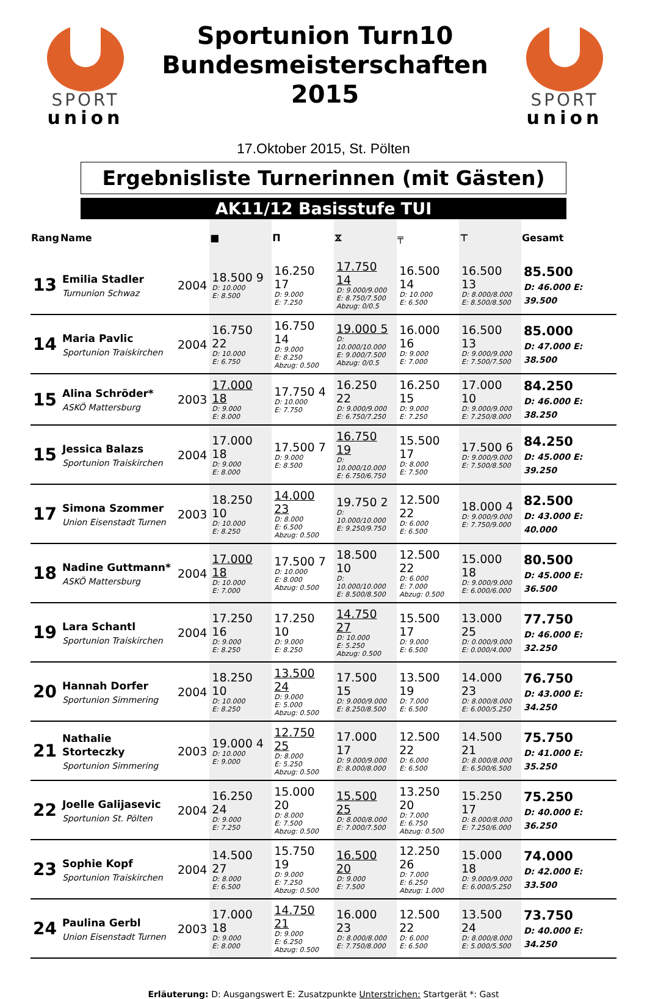SPORT
union
Sportunion Turn10
Bundesmeisterschaften
2015
SPORT
union
17.Oktober 2015, St. Pölten
Ergebnisliste Turnerinnen (mit Gästen)
AK11/12 Basisstufe TUI
| Rang | Name | | ■ | Π | ⧖ | ╤ | ⊤ | Gesamt |
| --- | --- | --- | --- | --- | --- | --- | --- | --- |
| 13 | Emilia Stadler Turnunion Schwaz | 2004 | 18.500 9 D: 10.000 E: 8.500 | 16.250 17 D: 9.000 E: 7.250 | 17.750 14 D: 9.000/9.000 E: 8.750/7.500 Abzug: 0/0.5 | 16.500 14 D: 10.000 E: 6.500 | 16.500 13 D: 8.000/8.000 E: 8.500/8.500 | 85.500 D: 46.000 E: 39.500 |
| 14 | Maria Pavlic Sportunion Traiskirchen | 2004 | 16.750 22 D: 10.000 E: 6.750 | 16.750 14 D: 9.000 E: 8.250 Abzug: 0.500 | 19.000 5 D: 10.000/10.000 E: 9.000/7.500 Abzug: 0/0.5 | 16.000 16 D: 9.000 E: 7.000 | 16.500 13 D: 9.000/9.000 E: 7.500/7.500 | 85.000 D: 47.000 E: 38.500 |
| 15 | Alina Schröder* ASKÖ Mattersburg | 2003 | 17.000 18 D: 9.000 E: 8.000 | 17.750 4 D: 10.000 E: 7.750 | 16.250 22 D: 9.000/9.000 E: 6.750/7.250 | 16.250 15 D: 9.000 E: 7.250 | 17.000 10 D: 9.000/9.000 E: 7.250/8.000 | 84.250 D: 46.000 E: 38.250 |
| 15 | Jessica Balazs Sportunion Traiskirchen | 2004 | 17.000 18 D: 9.000 E: 8.000 | 17.500 7 D: 9.000 E: 8.500 | 16.750 19 D: 10.000/10.000 E: 6.750/6.750 | 15.500 17 D: 8.000 E: 7.500 | 17.500 6 D: 9.000/9.000 E: 7.500/8.500 | 84.250 D: 45.000 E: 39.250 |
| 17 | Simona Szommer Union Eisenstadt Turnen | 2003 | 18.250 10 D: 10.000 E: 8.250 | 14.000 23 D: 8.000 E: 6.500 Abzug: 0.500 | 19.750 2 D: 10.000/10.000 E: 9.250/9.750 | 12.500 22 D: 6.000 E: 6.500 | 18.000 4 D: 9.000/9.000 E: 7.750/9.000 | 82.500 D: 43.000 E: 40.000 |
| 18 | Nadine Guttmann* ASKÖ Mattersburg | 2004 | 17.000 18 D: 10.000 E: 7.000 | 17.500 7 D: 10.000 E: 8.000 Abzug: 0.500 | 18.500 10 D: 10.000/10.000 E: 8.500/8.500 | 12.500 22 D: 6.000 E: 7.000 Abzug: 0.500 | 15.000 18 D: 9.000/9.000 E: 6.000/6.000 | 80.500 D: 45.000 E: 36.500 |
| 19 | Lara Schantl Sportunion Traiskirchen | 2004 | 17.250 16 D: 9.000 E: 8.250 | 17.250 10 D: 9.000 E: 8.250 | 14.750 27 D: 10.000 E: 5.250 Abzug: 0.500 | 15.500 17 D: 9.000 E: 6.500 | 13.000 25 D: 0.000/9.000 E: 0.000/4.000 | 77.750 D: 46.000 E: 32.250 |
| 20 | Hannah Dorfer Sportunion Simmering | 2004 | 18.250 10 D: 10.000 E: 8.250 | 13.500 24 D: 9.000 E: 5.000 Abzug: 0.500 | 17.500 15 D: 9.000/9.000 E: 8.250/8.500 | 13.500 19 D: 7.000 E: 6.500 | 14.000 23 D: 8.000/8.000 E: 6.000/5.250 | 76.750 D: 43.000 E: 34.250 |
| 21 | Nathalie Storteczky Sportunion Simmering | 2003 | 19.000 4 D: 10.000 E: 9.000 | 12.750 25 D: 8.000 E: 5.250 Abzug: 0.500 | 17.000 17 D: 9.000/9.000 E: 8.000/8.000 | 12.500 22 D: 6.000 E: 6.500 | 14.500 21 D: 8.000/8.000 E: 6.500/6.500 | 75.750 D: 41.000 E: 35.250 |
| 22 | Joelle Galijasevic Sportunion St. Pölten | 2004 | 16.250 24 D: 9.000 E: 7.250 | 15.000 20 D: 8.000 E: 7.500 Abzug: 0.500 | 15.500 25 D: 8.000/8.000 E: 7.000/7.500 | 13.250 20 D: 7.000 E: 6.750 Abzug: 0.500 | 15.250 17 D: 8.000/8.000 E: 7.250/6.000 | 75.250 D: 40.000 E: 36.250 |
| 23 | Sophie Kopf Sportunion Traiskirchen | 2004 | 14.500 27 D: 8.000 E: 6.500 | 15.750 19 D: 9.000 E: 7.250 Abzug: 0.500 | 16.500 20 D: 9.000 E: 7.500 | 12.250 26 D: 7.000 E: 6.250 Abzug: 1.000 | 15.000 18 D: 9.000/9.000 E: 6.000/5.250 | 74.000 D: 42.000 E: 33.500 |
| 24 | Paulina Gerbl Union Eisenstadt Turnen | 2003 | 17.000 18 D: 9.000 E: 8.000 | 14.750 21 D: 9.000 E: 6.250 Abzug: 0.500 | 16.000 23 D: 8.000/8.000 E: 7.750/8.000 | 12.500 22 D: 6.000 E: 6.500 | 13.500 24 D: 8.000/8.000 E: 5.000/5.500 | 73.750 D: 40.000 E: 34.250 |
Erläuterung: D: Ausgangswert E: Zusatzpunkte Unterstrichen: Startgerät *: Gast